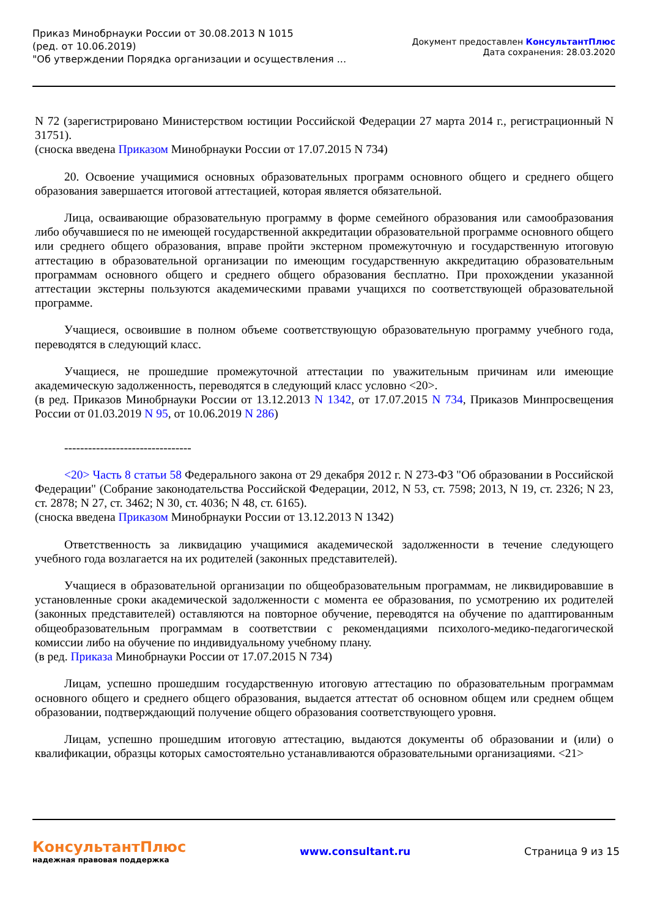Приказ Минобрнауки России от 30.08.2013 N 1015
(ред. от 10.06.2019)
"Об утверждении Порядка организации и осуществления ...
Документ предоставлен КонсультантПлюс
Дата сохранения: 28.03.2020
N 72 (зарегистрировано Министерством юстиции Российской Федерации 27 марта 2014 г., регистрационный N 31751).
(сноска введена Приказом Минобрнауки России от 17.07.2015 N 734)
20. Освоение учащимися основных образовательных программ основного общего и среднего общего образования завершается итоговой аттестацией, которая является обязательной.
Лица, осваивающие образовательную программу в форме семейного образования или самообразования либо обучавшиеся по не имеющей государственной аккредитации образовательной программе основного общего или среднего общего образования, вправе пройти экстерном промежуточную и государственную итоговую аттестацию в образовательной организации по имеющим государственную аккредитацию образовательным программам основного общего и среднего общего образования бесплатно. При прохождении указанной аттестации экстерны пользуются академическими правами учащихся по соответствующей образовательной программе.
Учащиеся, освоившие в полном объеме соответствующую образовательную программу учебного года, переводятся в следующий класс.
Учащиеся, не прошедшие промежуточной аттестации по уважительным причинам или имеющие академическую задолженность, переводятся в следующий класс условно <20>.
(в ред. Приказов Минобрнауки России от 13.12.2013 N 1342, от 17.07.2015 N 734, Приказов Минпросвещения России от 01.03.2019 N 95, от 10.06.2019 N 286)
--------------------------------
<20> Часть 8 статьи 58 Федерального закона от 29 декабря 2012 г. N 273-ФЗ "Об образовании в Российской Федерации" (Собрание законодательства Российской Федерации, 2012, N 53, ст. 7598; 2013, N 19, ст. 2326; N 23, ст. 2878; N 27, ст. 3462; N 30, ст. 4036; N 48, ст. 6165).
(сноска введена Приказом Минобрнауки России от 13.12.2013 N 1342)
Ответственность за ликвидацию учащимися академической задолженности в течение следующего учебного года возлагается на их родителей (законных представителей).
Учащиеся в образовательной организации по общеобразовательным программам, не ликвидировавшие в установленные сроки академической задолженности с момента ее образования, по усмотрению их родителей (законных представителей) оставляются на повторное обучение, переводятся на обучение по адаптированным общеобразовательным программам в соответствии с рекомендациями психолого-медико-педагогической комиссии либо на обучение по индивидуальному учебному плану.
(в ред. Приказа Минобрнауки России от 17.07.2015 N 734)
Лицам, успешно прошедшим государственную итоговую аттестацию по образовательным программам основного общего и среднего общего образования, выдается аттестат об основном общем или среднем общем образовании, подтверждающий получение общего образования соответствующего уровня.
Лицам, успешно прошедшим итоговую аттестацию, выдаются документы об образовании и (или) о квалификации, образцы которых самостоятельно устанавливаются образовательными организациями. <21>
КонсультантПлюс
надежная правовая поддержка
www.consultant.ru Страница 9 из 15